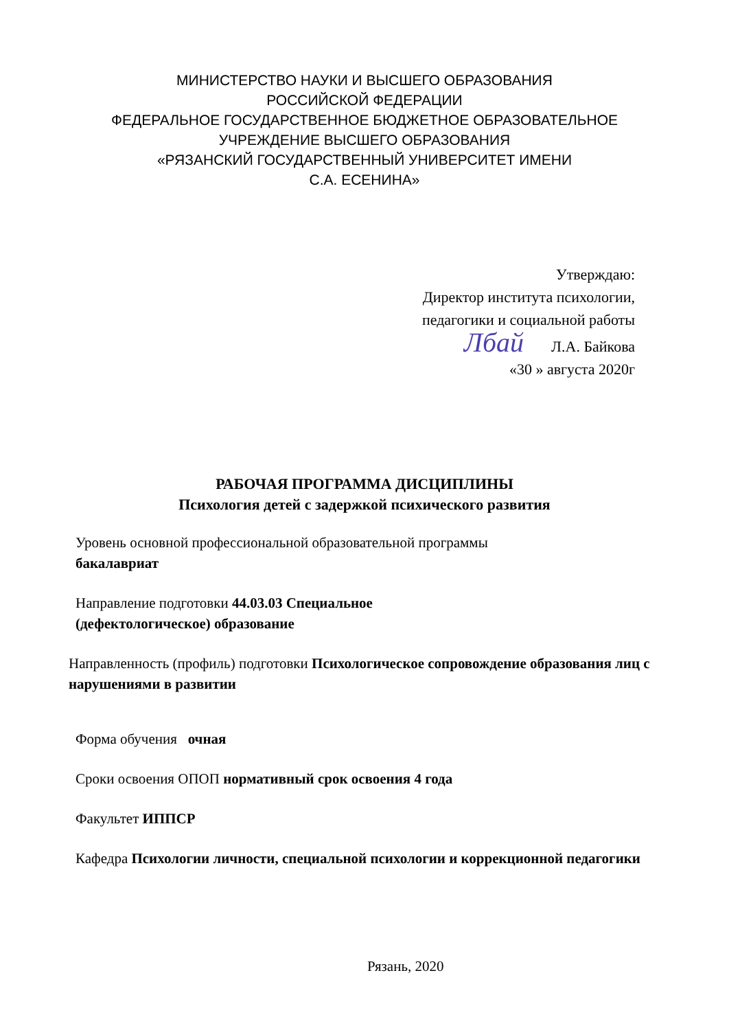МИНИСТЕРСТВО НАУКИ И ВЫСШЕГО ОБРАЗОВАНИЯ
РОССИЙСКОЙ ФЕДЕРАЦИИ
ФЕДЕРАЛЬНОЕ ГОСУДАРСТВЕННОЕ БЮДЖЕТНОЕ ОБРАЗОВАТЕЛЬНОЕ
УЧРЕЖДЕНИЕ ВЫСШЕГО ОБРАЗОВАНИЯ
«РЯЗАНСКИЙ ГОСУДАРСТВЕННЫЙ УНИВЕРСИТЕТ ИМЕНИ
С.А. ЕСЕНИНА»
Утверждаю:
Директор института психологии,
педагогики и социальной работы
Лбай Л.А. Байкова
«30 » августа 2020г
РАБОЧАЯ ПРОГРАММА ДИСЦИПЛИНЫ
Психология детей с задержкой психического развития
Уровень основной профессиональной образовательной программы
бакалавриат
Направление подготовки 44.03.03 Специальное
(дефектологическое) образование
Направленность (профиль) подготовки Психологическое сопровождение образования лиц с нарушениями в развитии
Форма обучения очная
Сроки освоения ОПОП нормативный срок освоения 4 года
Факультет ИППСР
Кафедра Психологии личности, специальной психологии и коррекционной педагогики
Рязань, 2020